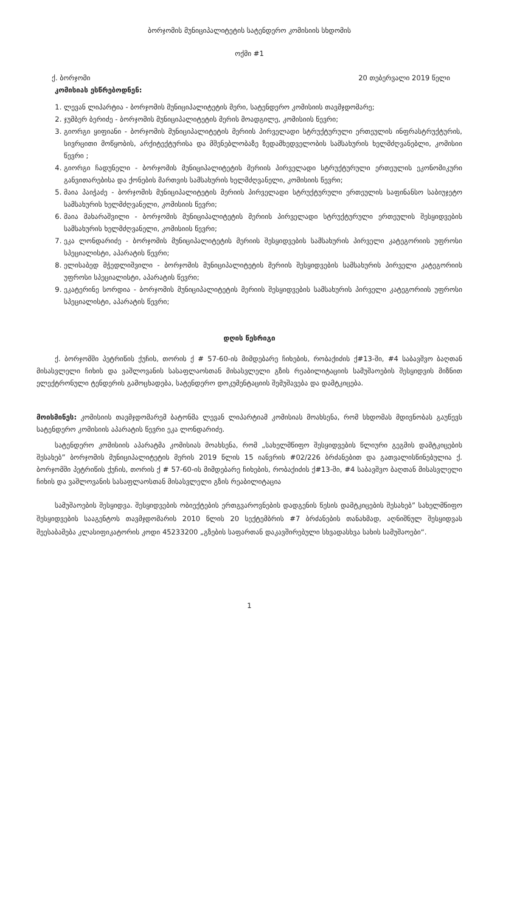ბორჯომის მუნიციპალიტეტის სატენდერო კომისიის სხდომის
ოქმი #1
ქ. ბორჯომი 20 თებერვალი 2019 წელი
კომისიას ესწრებოდნენ:
1. ლევან ლიპარტია - ბორჯომის მუნიციპალიტეტის მერი, სატენდერო კომისიის თავმჯდომარე;
2. ჯუმბერ ბერიძე - ბორჯომის მუნიციპალიტეტის მერის მოადგილე, კომისიის წევრი;
3. გიორგი ყიფიანი - ბორჯომის მუნიციპალიტეტის მერიის პირველადი სტრუქტურული ერთეულის ინფრასტრუქტურის, სივრცითი მოწყობის, არქიტექტურისა და მშენებლობაზე ზედამხედველობის სამსახურის ხელმძღვანებლი, კომისიი წევრი ;
4. გიორგი ჩადუნელი - ბორჯომის მუნიციპალიტეტის მერიის პირველადი სტრუქტურული ერთეულის ეკონომიკური განვითარებისა და ქონების მართვის სამსახურის ხელმძღვანელი, კომისიის წევრი;
5. მაია პაიჭაძე - ბორჯომის მუნიციპალიტეტის მერიის პირველადი სტრუქტურული ერთეულის საფინანსო საბიუჯეტო სამსახურის ხელმძღვანელი, კომისიის წევრი;
6. მაია მახარაშვილი - ბორჯომის მუნიციპალიტეტის მერიის პირველადი სტრუქტურული ერთეულის შესყიდვების სამსახურის ხელმძღვანელი, კომისიის წევრი;
7. ეკა ლონდარიძე - ბორჯომის მუნიციპალიტეტის მერიის შესყიდვების სამსახურის პირველი კატეგორიის უფროსი სპეციალისტი, აპარატის წევრი;
8. ელისაბედ მჭედლიშვილი - ბორჯომის მუნიციპალიტეტის მერიის შესყიდვების სამსახურის პირველი კატეგორიის უფროსი სპეციალისტი, აპარატის წევრი;
9. ეკატერინე სორდია - ბორჯომის მუნიციპალიტეტის მერიის შესყიდვების სამსახურის პირველი კატეგორიის უფროსი სპეციალისტი, აპარატის წევრი;
დღის წესრიგი
ქ. ბორჯომში პეტრიწის ქუჩის, თორის ქ # 57-60-ის მიმდებარე ჩიხების, რობაქიძის ქ#13-ში, #4 საბავშვო ბაღთან მისასვლელი ჩიხის და ვაშლოვანის სასაფლაოსთან მისასვლელი გზის რეაბილიტაციის სამუშაოების შესყიდვის მიზნით ელექტრონული ტენდერის გამოცხადება, სატენდერო დოკუმენტაციის შემუშავება და დამტკიცება.
მოისმინეს: კომისიის თავმჯდომარემ ბატონმა ლევან ლიპარტიამ კომისიას მოახსენა, რომ სხდომას მდივნობას გაუწევს სატენდერო კომისიის აპარატის წევრი ეკა ლონდარიძე.
სატენდერო კომისიის აპარატმა კომისიას მოახსენა, რომ „სახელმწიფო შესყიდვების წლიური გეგმის დამტკიცების შესახებ” ბორჯომის მუნიციპალიტეტის მერის 2019 წლის 15 იანვრის #02/226 ბრძანებით და გათვალისწინებულია ქ. ბორჯომში პეტრიწის ქუჩის, თორის ქ # 57-60-ის მიმდებარე ჩიხების, რობაქიძის ქ#13-ში, #4 საბავშვო ბაღთან მისასვლელი ჩიხის და ვაშლოვანის სასაფლაოსთან მისასვლელი გზის რეაბილიტაცია
სამუშაოების შესყიდვა. შესყიდვების ობიექტების ერთგვაროვნების დადგენის წესის დამტკიცების შესახებ” სახელმწიფო შესყიდვების სააგენტოს თავმჯდომარის 2010 წლის 20 სექტემბრის #7 ბრძანების თანახმად, აღნიშნულ შესყიდვას შეესაბამება კლასიფიკატორის კოდი 45233200 „გზების საფართან დაკავშირებული სხვადასხვა სახის სამუშაოები“.
1